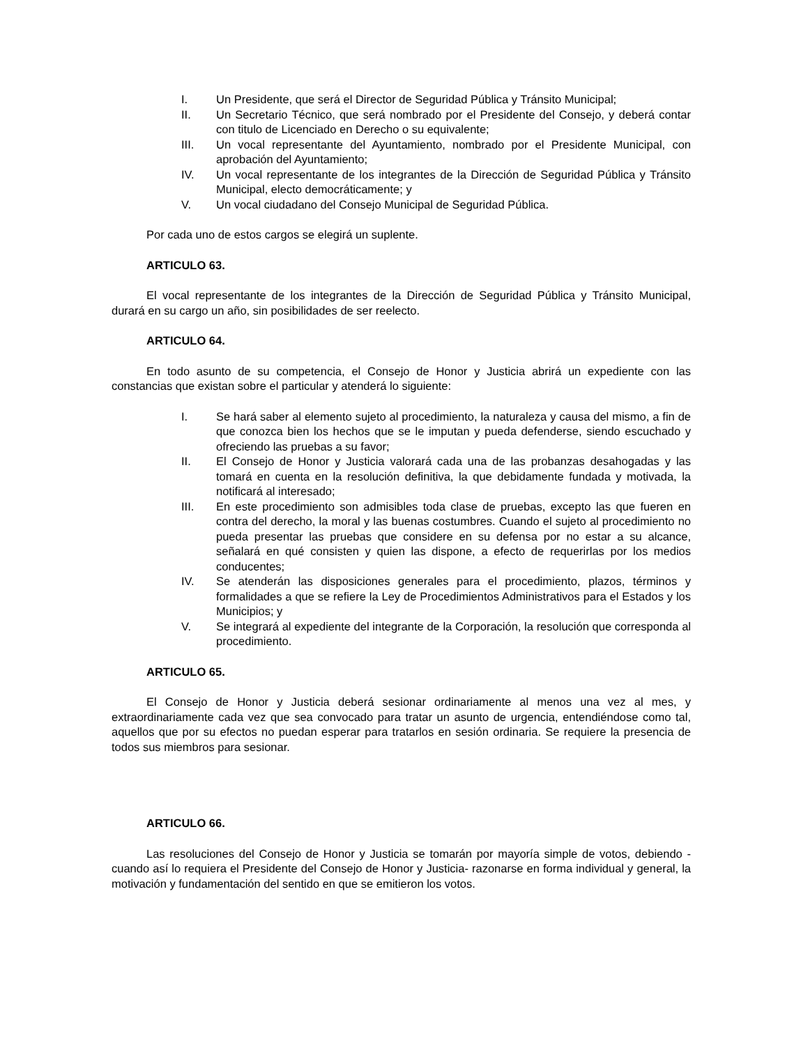I. Un Presidente, que será el Director de Seguridad Pública y Tránsito Municipal;
II. Un Secretario Técnico, que será nombrado por el Presidente del Consejo, y deberá contar con titulo de Licenciado en Derecho o su equivalente;
III. Un vocal representante del Ayuntamiento, nombrado por el Presidente Municipal, con aprobación del Ayuntamiento;
IV. Un vocal representante de los integrantes de la Dirección de Seguridad Pública y Tránsito Municipal, electo democráticamente; y
V. Un vocal ciudadano del Consejo Municipal de Seguridad Pública.
Por cada uno de estos cargos se elegirá un suplente.
ARTICULO 63.
El vocal representante de los integrantes de la Dirección de Seguridad Pública y Tránsito Municipal, durará en su cargo un año, sin posibilidades de ser reelecto.
ARTICULO 64.
En todo asunto de su competencia, el Consejo de Honor y Justicia abrirá un expediente con las constancias que existan sobre el particular y atenderá lo siguiente:
I. Se hará saber al elemento sujeto al procedimiento, la naturaleza y causa del mismo, a fin de que conozca bien los hechos que se le imputan y pueda defenderse, siendo escuchado y ofreciendo las pruebas a su favor;
II. El Consejo de Honor y Justicia valorará cada una de las probanzas desahogadas y las tomará en cuenta en la resolución definitiva, la que debidamente fundada y motivada, la notificará al interesado;
III. En este procedimiento son admisibles toda clase de pruebas, excepto las que fueren en contra del derecho, la moral y las buenas costumbres. Cuando el sujeto al procedimiento no pueda presentar las pruebas que considere en su defensa por no estar a su alcance, señalará en qué consisten y quien las dispone, a efecto de requerirlas por los medios conducentes;
IV. Se atenderán las disposiciones generales para el procedimiento, plazos, términos y formalidades a que se refiere la Ley de Procedimientos Administrativos para el Estados y los Municipios; y
V. Se integrará al expediente del integrante de la Corporación, la resolución que corresponda al procedimiento.
ARTICULO 65.
El Consejo de Honor y Justicia deberá sesionar ordinariamente al menos una vez al mes, y extraordinariamente cada vez que sea convocado para tratar un asunto de urgencia, entendiéndose como tal, aquellos que por su efectos no puedan esperar para tratarlos en sesión ordinaria. Se requiere la presencia de todos sus miembros para sesionar.
ARTICULO 66.
Las resoluciones del Consejo de Honor y Justicia se tomarán por mayoría simple de votos, debiendo -cuando así lo requiera el Presidente del Consejo de Honor y Justicia- razonarse en forma individual y general, la motivación y fundamentación del sentido en que se emitieron los votos.